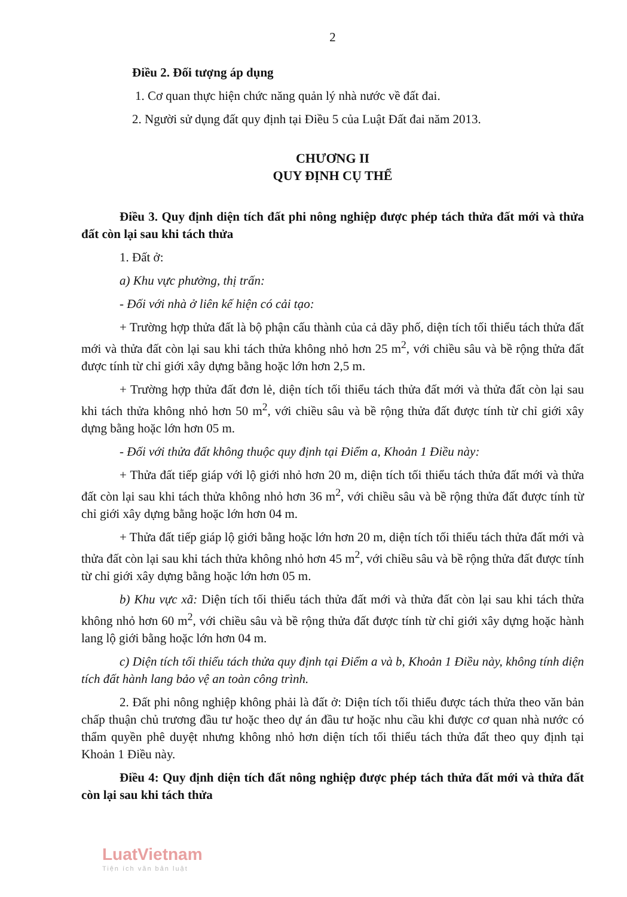2
Điều 2. Đối tượng áp dụng
1. Cơ quan thực hiện chức năng quản lý nhà nước về đất đai.
2. Người sử dụng đất quy định tại Điều 5 của Luật Đất đai năm 2013.
CHƯƠNG II
QUY ĐỊNH CỤ THỂ
Điều 3. Quy định diện tích đất phi nông nghiệp được phép tách thửa đất mới và thửa đất còn lại sau khi tách thửa
1. Đất ở:
a) Khu vực phường, thị trấn:
- Đối với nhà ở liên kế hiện có cải tạo:
+ Trường hợp thửa đất là bộ phận cấu thành của cả dãy phố, diện tích tối thiểu tách thửa đất mới và thửa đất còn lại sau khi tách thửa không nhỏ hơn 25 m<sup>2</sup>, với chiều sâu và bề rộng thửa đất được tính từ chỉ giới xây dựng bằng hoặc lớn hơn 2,5 m.
+ Trường hợp thửa đất đơn lẻ, diện tích tối thiểu tách thửa đất mới và thửa đất còn lại sau khi tách thửa không nhỏ hơn 50 m<sup>2</sup>, với chiều sâu và bề rộng thửa đất được tính từ chỉ giới xây dựng bằng hoặc lớn hơn 05 m.
- Đối với thửa đất không thuộc quy định tại Điểm a, Khoản 1 Điều này:
+ Thửa đất tiếp giáp với lộ giới nhỏ hơn 20 m, diện tích tối thiểu tách thửa đất mới và thửa đất còn lại sau khi tách thửa không nhỏ hơn 36 m<sup>2</sup>, với chiều sâu và bề rộng thửa đất được tính từ chỉ giới xây dựng bằng hoặc lớn hơn 04 m.
+ Thửa đất tiếp giáp lộ giới bằng hoặc lớn hơn 20 m, diện tích tối thiểu tách thửa đất mới và thửa đất còn lại sau khi tách thửa không nhỏ hơn 45 m<sup>2</sup>, với chiều sâu và bề rộng thửa đất được tính từ chỉ giới xây dựng bằng hoặc lớn hơn 05 m.
b) Khu vực xã: Diện tích tối thiểu tách thửa đất mới và thửa đất còn lại sau khi tách thửa không nhỏ hơn 60 m<sup>2</sup>, với chiều sâu và bề rộng thửa đất được tính từ chỉ giới xây dựng hoặc hành lang lộ giới bằng hoặc lớn hơn 04 m.
c) Diện tích tối thiểu tách thửa quy định tại Điểm a và b, Khoản 1 Điều này, không tính diện tích đất hành lang bảo vệ an toàn công trình.
2. Đất phi nông nghiệp không phải là đất ở: Diện tích tối thiểu được tách thửa theo văn bản chấp thuận chủ trương đầu tư hoặc theo dự án đầu tư hoặc nhu cầu khi được cơ quan nhà nước có thẩm quyền phê duyệt nhưng không nhỏ hơn diện tích tối thiểu tách thửa đất theo quy định tại Khoản 1 Điều này.
Điều 4: Quy định diện tích đất nông nghiệp được phép tách thửa đất mới và thửa đất còn lại sau khi tách thửa
LuatVietnam
Tiện ích văn bản luật